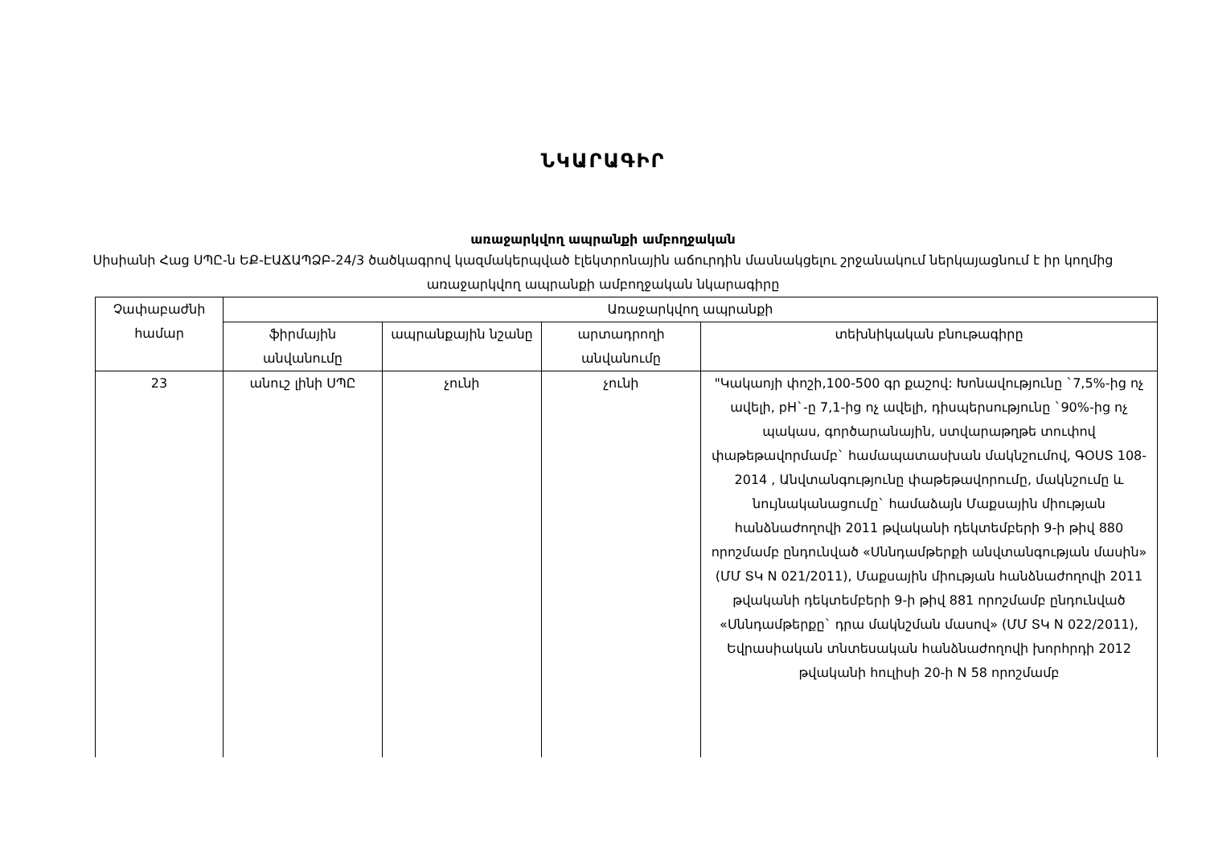ՆԿԱՐԱԳԻՐ
առաջարկվող ապրանքի ամբողջական
Սիսիանի Հաց ՍՊԸ-ն ԵՔ-ԷԱՃԱՊՁԲ-24/3 ծածկագրով կազմակերպված էլեկտրոնային աճուրդին մասնակցելու շրջանակում ներկայացնում է իր կողմից առաջարկվող ապրանքի ամբողջական նկարագիրը
| Չափաբաժնի համար | Առաջարկվող ապրանքի | | | |
| --- | --- | --- | --- | --- |
| | ֆիրմային անվանումը | ապրանքային նշանը | արտադրողի անվանումը | տեխնիկական բնութագիրը |
| 23 | անուշ լինի ՍՊԸ | չունի | չունի | "Կակաոյի փոշի,100-500 գր քաշով: Խոնավությունը `7,5%-ից ոչ ավելի, pH`-ը 7,1-ից ոչ ավելի, դիսպերսությունը `90%-ից ոչ պակաս, գործարանային, ստվարաթղթե տուփով փաթեթավորմամբ` համապատասխան մակնշումով, ԳՕՍՏ 108-2014 , Անվտանգությունը փաթեթավորումը, մակնշումը և նույնականացումը` համաձայն Մաքսային միության հանձնաժողովի 2011 թվականի դեկտեմբերի 9-ի թիվ 880 որոշմամբ ընդունված «Սննդամթերքի անվտանգության մասին» (ՄՄ ՏԿ N 021/2011), Մաքսային միության հանձնաժողովի 2011 թվականի դեկտեմբերի 9-ի թիվ 881 որոշմամբ ընդունված «Սննդամթերքը` դրա մակնշման մասով» (ՄՄ ՏԿ N 022/2011), Եվրասիական տնտեսական հանձնաժողովի խորհրդի 2012 թվականի հուլիսի 20-ի N 58 որոշմամբ |